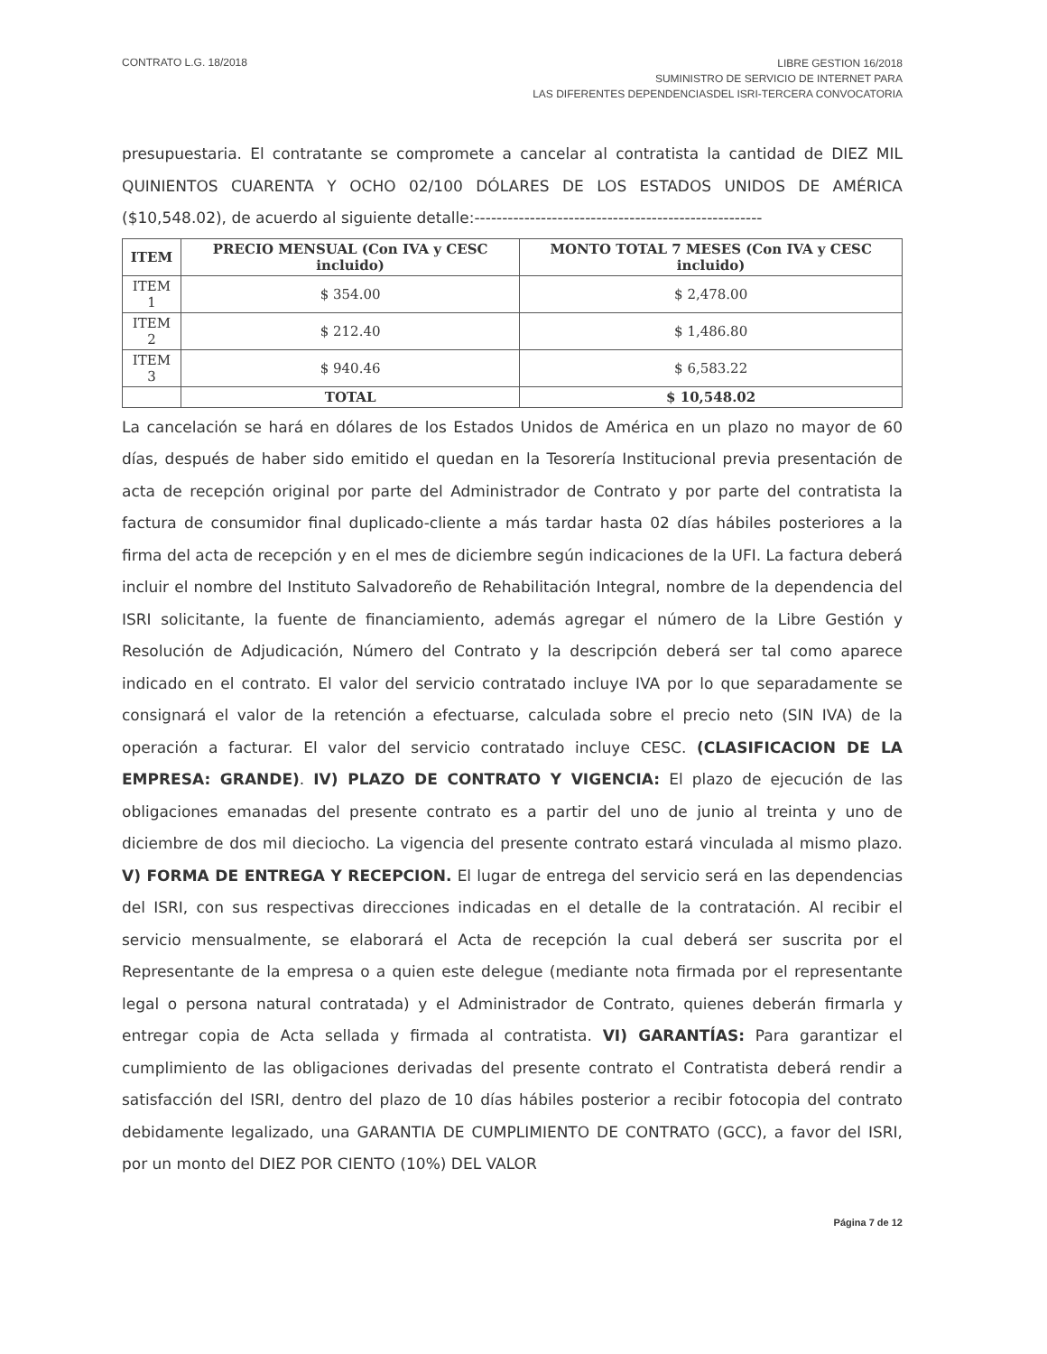CONTRATO L.G. 18/2018
LIBRE GESTION 16/2018
SUMINISTRO DE SERVICIO DE INTERNET PARA
LAS DIFERENTES DEPENDENCIASDEL ISRI-TERCERA CONVOCATORIA
presupuestaria. El contratante se compromete a cancelar al contratista la cantidad de DIEZ MIL QUINIENTOS CUARENTA Y OCHO 02/100 DÓLARES DE LOS ESTADOS UNIDOS DE AMÉRICA ($10,548.02), de acuerdo al siguiente detalle:----------------------------------------------------
| ITEM | PRECIO MENSUAL (Con IVA y CESC incluido) | MONTO TOTAL 7 MESES (Con IVA y CESC incluido) |
| --- | --- | --- |
| ITEM 1 | $ 354.00 | $ 2,478.00 |
| ITEM 2 | $ 212.40 | $ 1,486.80 |
| ITEM 3 | $ 940.46 | $ 6,583.22 |
| | TOTAL | $ 10,548.02 |
La cancelación se hará en dólares de los Estados Unidos de América en un plazo no mayor de 60 días, después de haber sido emitido el quedan en la Tesorería Institucional previa presentación de acta de recepción original por parte del Administrador de Contrato y por parte del contratista la factura de consumidor final duplicado-cliente a más tardar hasta 02 días hábiles posteriores a la firma del acta de recepción y en el mes de diciembre según indicaciones de la UFI. La factura deberá incluir el nombre del Instituto Salvadoreño de Rehabilitación Integral, nombre de la dependencia del ISRI solicitante, la fuente de financiamiento, además agregar el número de la Libre Gestión y Resolución de Adjudicación, Número del Contrato y la descripción deberá ser tal como aparece indicado en el contrato. El valor del servicio contratado incluye IVA por lo que separadamente se consignará el valor de la retención a efectuarse, calculada sobre el precio neto (SIN IVA) de la operación a facturar. El valor del servicio contratado incluye CESC. (CLASIFICACION DE LA EMPRESA: GRANDE). IV) PLAZO DE CONTRATO Y VIGENCIA: El plazo de ejecución de las obligaciones emanadas del presente contrato es a partir del uno de junio al treinta y uno de diciembre de dos mil dieciocho. La vigencia del presente contrato estará vinculada al mismo plazo. V) FORMA DE ENTREGA Y RECEPCION. El lugar de entrega del servicio será en las dependencias del ISRI, con sus respectivas direcciones indicadas en el detalle de la contratación. Al recibir el servicio mensualmente, se elaborará el Acta de recepción la cual deberá ser suscrita por el Representante de la empresa o a quien este delegue (mediante nota firmada por el representante legal o persona natural contratada) y el Administrador de Contrato, quienes deberán firmarla y entregar copia de Acta sellada y firmada al contratista. VI) GARANTÍAS: Para garantizar el cumplimiento de las obligaciones derivadas del presente contrato el Contratista deberá rendir a satisfacción del ISRI, dentro del plazo de 10 días hábiles posterior a recibir fotocopia del contrato debidamente legalizado, una GARANTIA DE CUMPLIMIENTO DE CONTRATO (GCC), a favor del ISRI, por un monto del DIEZ POR CIENTO (10%) DEL VALOR
Página 7 de 12